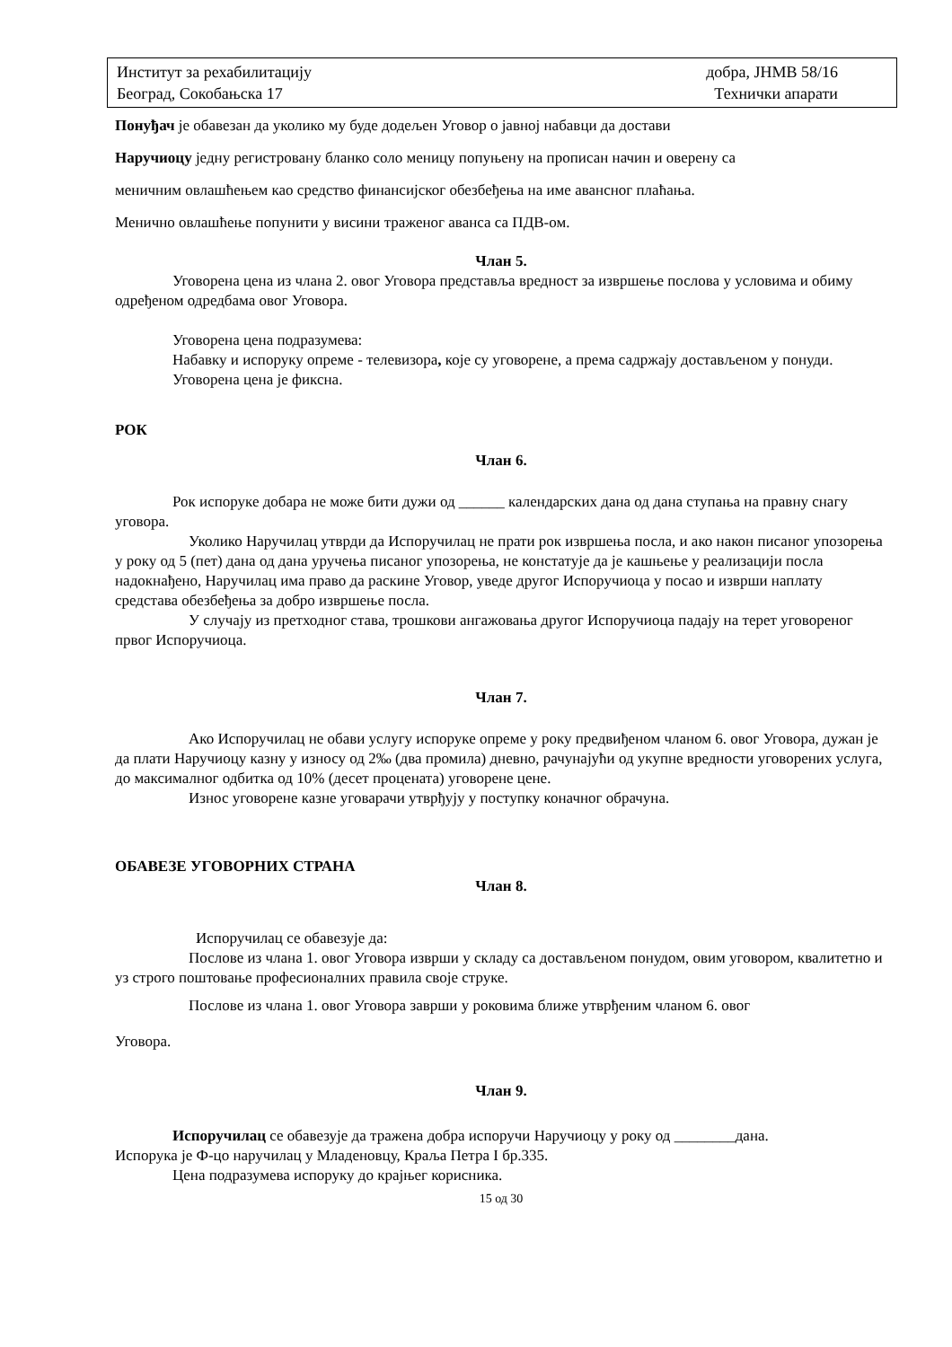Институт за рехабилитацију
Београд, Сокобањска 17 добра, ЈНМВ 58/16
Технички апарати
Понуђач је обавезан да уколико му буде додељен Уговор о јавној набавци да достави
Наручиоцу једну регистровану бланко соло меницу попуњену на прописан начин и оверену са
меничним овлашћењем као средство финансијског обезбеђења на име авансног плаћања.
Менично овлашћење попунити у висини траженог аванса са ПДВ-ом.
Члан 5.
Уговорена цена из члана 2. овог Уговора представља вредност за извршење послова у условима и обиму одређеном одредбама овог Уговора.
Уговорена цена подразумева:
Набавку и испоруку опреме - телевизора, које су уговорене, а према садржају достављеном у понуди.
Уговорена цена је фиксна.
РОК
Члан 6.
Рок испоруке добара не може бити дужи од ______ календарских дана од дана ступања на правну снагу уговора.
Уколико Наручилац утврди да Испоручилац не прати рок извршења посла, и ако након писаног упозорења у року од 5 (пет) дана од дана уручења писаног упозорења, не констатује да је кашњење у реализацији посла надокнађено, Наручилац има право да раскине Уговор, уведе другог Испоручиоца у посао и изврши наплату средстава обезбеђења за добро извршење посла.
У случају из претходног става, трошкови ангажовања другог Испоручиоца падају на терет уговореног првог Испоручиоца.
Члан 7.
Ако Испоручилац не обави услугу испоруке опреме у року предвиђеном чланом 6. овог Уговора, дужан је да плати Наручиоцу казну у износу од 2‰ (два промила) дневно, рачунајући од укупне вредности уговорених услуга, до максималног одбитка од 10% (десет процената) уговорене цене.
Износ уговорене казне уговарачи утврђују у поступку коначног обрачуна.
ОБАВЕЗЕ УГОВОРНИХ СТРАНА
Члан 8.
Испоручилац се обавезује да:
Послове из члана 1. овог Уговора изврши у складу са достављеном понудом, овим уговором, квалитетно и уз строго поштовање професионалних правила своје струке.
Послове из члана 1. овог Уговора заврши у роковима ближе утврђеним чланом 6. овог
Уговора.
Члан 9.
Испоручилац се обавезује да тражена добра испоручи Наручиоцу у року од ________дана.
Испорука је Ф-цо наручилац у Младеновцу, Краља Петра I бр.335.
Цена подразумева испоруку до крајњег корисника.
15 од 30